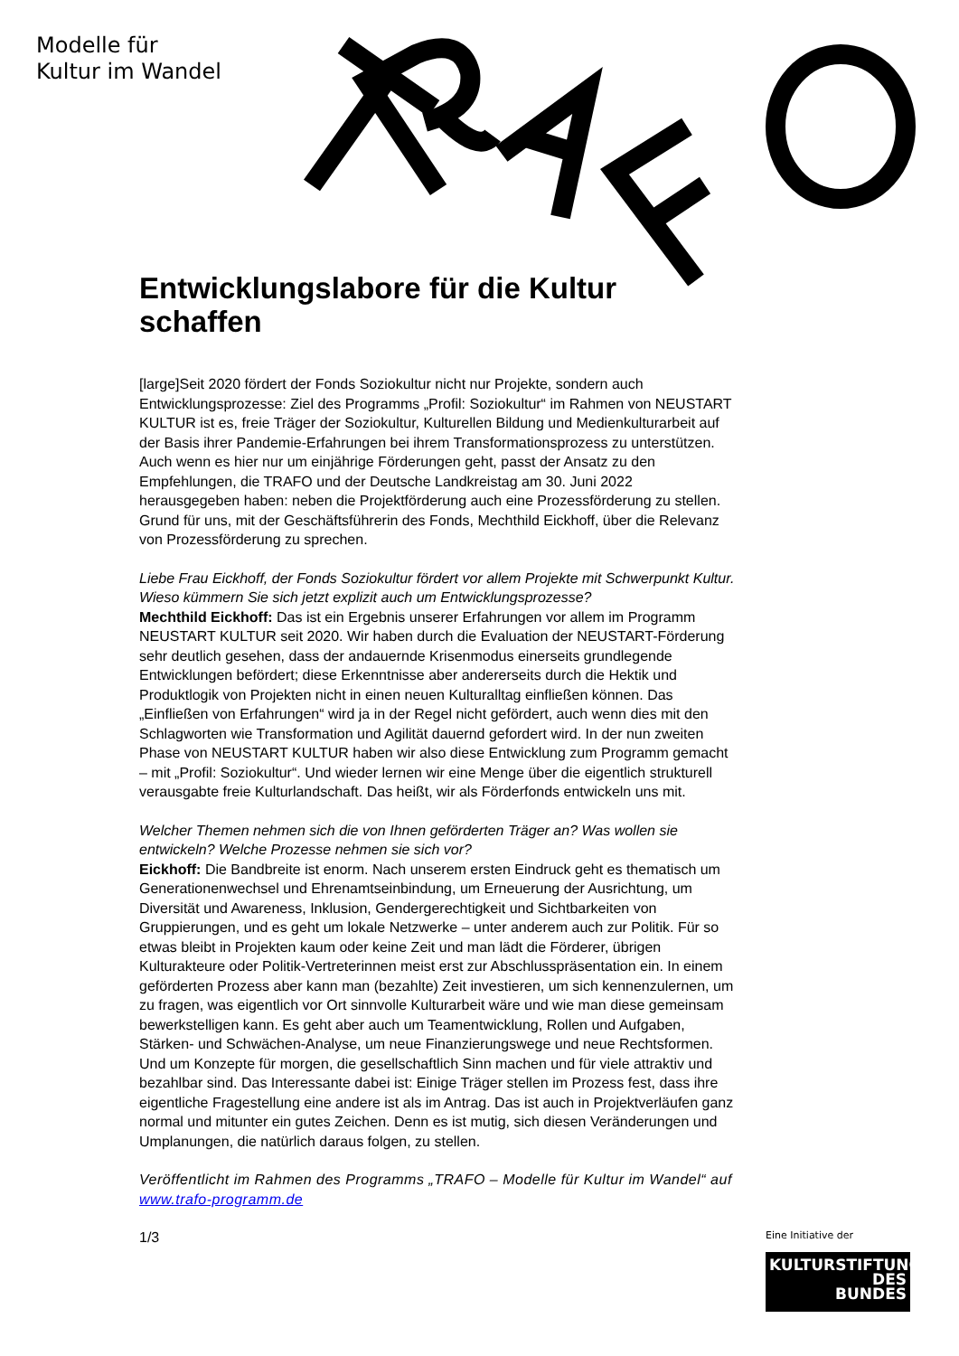Modelle für
Kultur im Wandel
Entwicklungslabore für die Kultur schaffen
[large]Seit 2020 fördert der Fonds Soziokultur nicht nur Projekte, sondern auch Entwicklungsprozesse: Ziel des Programms „Profil: Soziokultur“ im Rahmen von NEUSTART KULTUR ist es, freie Träger der Soziokultur, Kulturellen Bildung und Medienkulturarbeit auf der Basis ihrer Pandemie-Erfahrungen bei ihrem Transformationsprozess zu unterstützen. Auch wenn es hier nur um einjährige Förderungen geht, passt der Ansatz zu den Empfehlungen, die TRAFO und der Deutsche Landkreistag am 30. Juni 2022 herausgegeben haben: neben die Projektförderung auch eine Prozessförderung zu stellen. Grund für uns, mit der Geschäftsführerin des Fonds, Mechthild Eickhoff, über die Relevanz von Prozessförderung zu sprechen.
Liebe Frau Eickhoff, der Fonds Soziokultur fördert vor allem Projekte mit Schwerpunkt Kultur. Wieso kümmern Sie sich jetzt explizit auch um Entwicklungsprozesse?
Mechthild Eickhoff: Das ist ein Ergebnis unserer Erfahrungen vor allem im Programm NEUSTART KULTUR seit 2020. Wir haben durch die Evaluation der NEUSTART-Förderung sehr deutlich gesehen, dass der andauernde Krisenmodus einerseits grundlegende Entwicklungen befördert; diese Erkenntnisse aber andererseits durch die Hektik und Produktlogik von Projekten nicht in einen neuen Kulturalltag einfließen können. Das „Einfließen von Erfahrungen“ wird ja in der Regel nicht gefördert, auch wenn dies mit den Schlagworten wie Transformation und Agilität dauernd gefordert wird. In der nun zweiten Phase von NEUSTART KULTUR haben wir also diese Entwicklung zum Programm gemacht – mit „Profil: Soziokultur“. Und wieder lernen wir eine Menge über die eigentlich strukturell verausgabte freie Kulturlandschaft. Das heißt, wir als Förderfonds entwickeln uns mit.
Welcher Themen nehmen sich die von Ihnen geförderten Träger an? Was wollen sie entwickeln? Welche Prozesse nehmen sie sich vor?
Eickhoff: Die Bandbreite ist enorm. Nach unserem ersten Eindruck geht es thematisch um Generationenwechsel und Ehrenamtseinbindung, um Erneuerung der Ausrichtung, um Diversität und Awareness, Inklusion, Gendergerechtigkeit und Sichtbarkeiten von Gruppierungen, und es geht um lokale Netzwerke – unter anderem auch zur Politik. Für so etwas bleibt in Projekten kaum oder keine Zeit und man lädt die Förderer, übrigen Kulturakteure oder Politik-Vertreterinnen meist erst zur Abschlusspräsentation ein. In einem geförderten Prozess aber kann man (bezahlte) Zeit investieren, um sich kennenzulernen, um zu fragen, was eigentlich vor Ort sinnvolle Kulturarbeit wäre und wie man diese gemeinsam bewerkstelligen kann. Es geht aber auch um Teamentwicklung, Rollen und Aufgaben, Stärken- und Schwächen-Analyse, um neue Finanzierungswege und neue Rechtsformen. Und um Konzepte für morgen, die gesellschaftlich Sinn machen und für viele attraktiv und bezahlbar sind. Das Interessante dabei ist: Einige Träger stellen im Prozess fest, dass ihre eigentliche Fragestellung eine andere ist als im Antrag. Das ist auch in Projektverläufen ganz normal und mitunter ein gutes Zeichen. Denn es ist mutig, sich diesen Veränderungen und Umplanungen, die natürlich daraus folgen, zu stellen.
Veröffentlicht im Rahmen des Programms „TRAFO – Modelle für Kultur im Wandel“ auf www.trafo-programm.de
1/3
Eine Initiative der
KULTURSTIFTUNG
DES
BUNDES